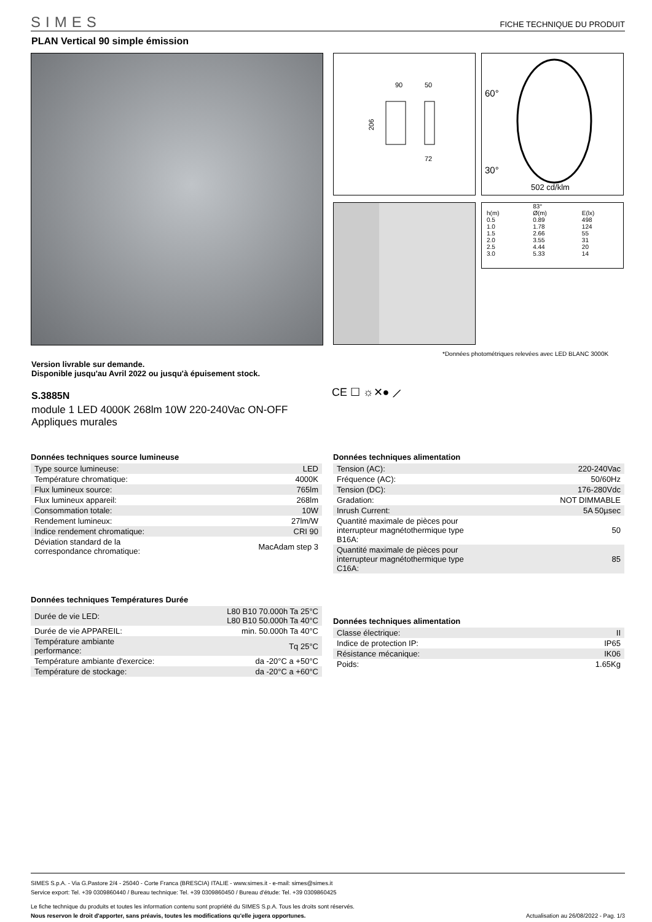SIMES FICHE TECHNIQUE DU PRODUIT
PLAN Vertical 90 simple émission
90
50
206
72
60°
30°
502 cd/klm
| | 83° | |
| h(m) | Ø(m) | E(lx) |
| 0.5 | 0.89 | 498 |
| 1.0 | 1.78 | 124 |
| 1.5 | 2.66 | 55 |
| 2.0 | 3.55 | 31 |
| 2.5 | 4.44 | 20 |
| 3.0 | 5.33 | 14 |
*Données photométriques relevées avec LED BLANC 3000K
Version livrable sur demande.
Disponible jusqu'au Avril 2022 ou jusqu'à épuisement stock.
CE ☐ ☼✕● ⟋
S.3885N
module 1 LED 4000K 268lm 10W 220-240Vac ON-OFF
Appliques murales
Données techniques source lumineuse
| Type source lumineuse: | LED |
| Température chromatique: | 4000K |
| Flux lumineux source: | 765lm |
| Flux lumineux appareil: | 268lm |
| Consommation totale: | 10W |
| Rendement lumineux: | 27lm/W |
| Indice rendement chromatique: | CRI 90 |
| Déviation standard de la correspondance chromatique: | MacAdam step 3 |
Données techniques alimentation
| Tension (AC): | 220-240Vac |
| Fréquence (AC): | 50/60Hz |
| Tension (DC): | 176-280Vdc |
| Gradation: | NOT DIMMABLE |
| Inrush Current: | 5A 50µsec |
| Quantité maximale de pièces pour interrupteur magnétothermique type B16A: | 50 |
| Quantité maximale de pièces pour interrupteur magnétothermique type C16A: | 85 |
Données techniques Températures Durée
| Durée de vie LED: | L80 B10 70.000h Ta 25°C L80 B10 50.000h Ta 40°C |
| Durée de vie APPAREIL: | min. 50.000h Ta 40°C |
| Température ambiante performance: | Tq 25°C |
| Température ambiante d'exercice: | da -20°C a +50°C |
| Température de stockage: | da -20°C a +60°C |
Données techniques alimentation
| Classe électrique: | II |
| Indice de protection IP: | IP65 |
| Résistance mécanique: | IK06 |
| Poids: | 1.65Kg |
SIMES S.p.A. - Via G.Pastore 2/4 - 25040 - Corte Franca (BRESCIA) ITALIE - www.simes.it - e-mail: simes@simes.it
Service export: Tel. +39 0309860440 / Bureau technique: Tel. +39 0309860450 / Bureau d'étude: Tel. +39 0309860425
Le fiche technique du produits et toutes les information contenu sont propriété du SIMES S.p.A. Tous les droits sont réservés.
Nous reservon le droit d'apporter, sans préavis, toutes les modifications qu'elle jugera opportunes. Actualisation au 26/08/2022 - Pag. 1/3